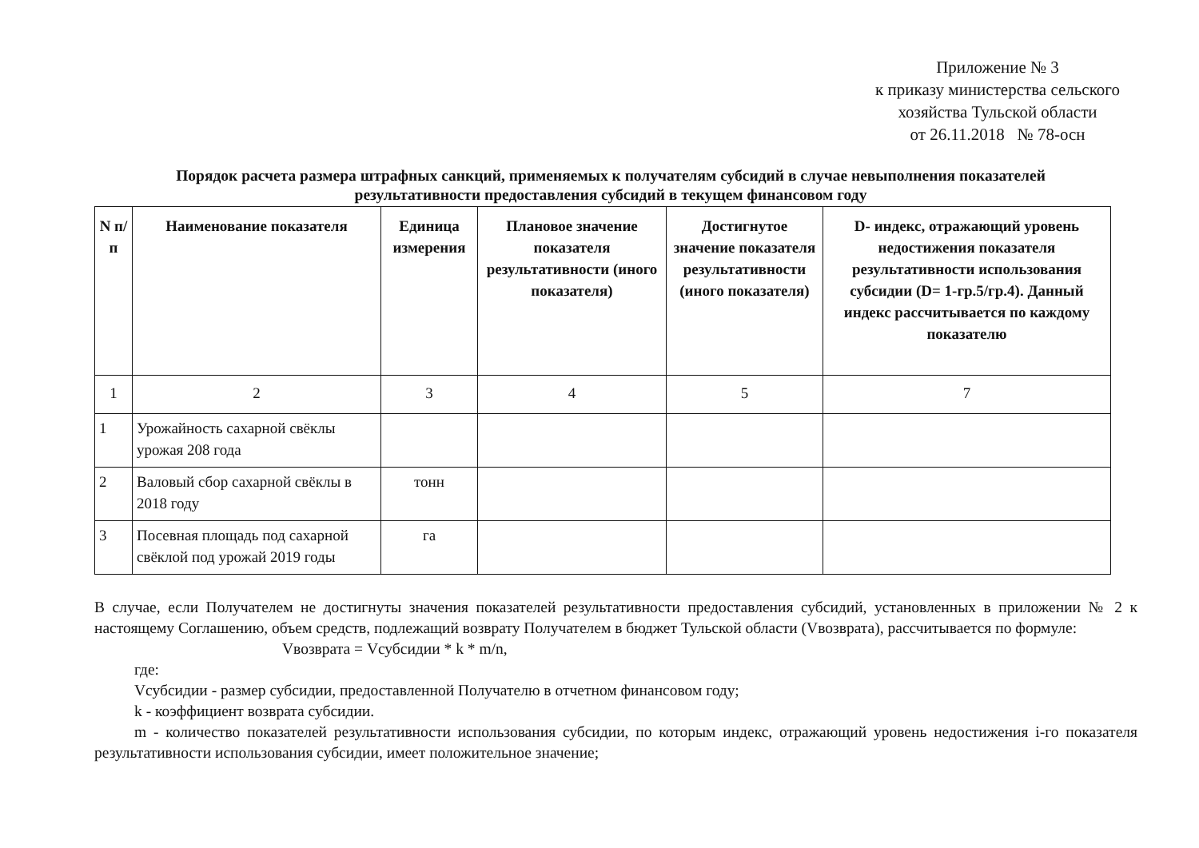Приложение № 3
к приказу министерства сельского
хозяйства Тульской области
от 26.11.2018 № 78-осн
Порядок расчета размера штрафных санкций, применяемых к получателям субсидий в случае невыполнения показателей
результативности предоставления субсидий в текущем финансовом году
| N п/п | Наименование показателя | Единица измерения | Плановое значение показателя результативности (иного показателя) | Достигнутое значение показателя результативности (иного показателя) | D- индекс, отражающий уровень недостижения показателя результативности использования субсидии (D= 1-гр.5/гр.4). Данный индекс рассчитывается по каждому показателю |
| --- | --- | --- | --- | --- | --- |
| 1 | 2 | 3 | 4 | 5 | 7 |
| 1 | Урожайность сахарной свёклы урожая 208 года | | | | |
| 2 | Валовый сбор сахарной свёклы в 2018 году | тонн | | | |
| 3 | Посевная площадь под сахарной свёклой под урожай 2019 годы | га | | | |
В случае, если Получателем не достигнуты значения показателей результативности предоставления субсидий, установленных в приложении № 2 к настоящему Соглашению, объем средств, подлежащий возврату Получателем в бюджет Тульской области (Vвозврата), рассчитывается по формуле:
Vвозврата = Vсубсидии * k * m/n,
где:
Vсубсидии - размер субсидии, предоставленной Получателю в отчетном финансовом году;
k - коэффициент возврата субсидии.
m - количество показателей результативности использования субсидии, по которым индекс, отражающий уровень недостижения i-го показателя результативности использования субсидии, имеет положительное значение;